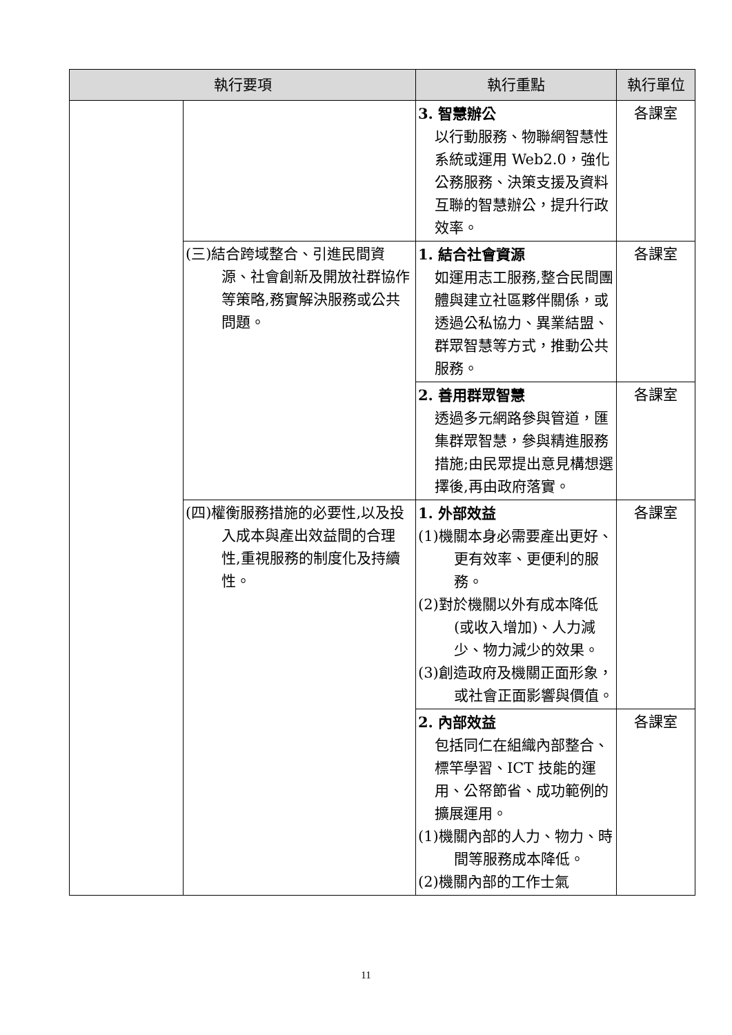| 執行要項 | | 執行重點 | 執行單位 |
| --- | --- | --- | --- |
| | | 3. 智慧辦公 以行動服務、物聯網智慧性系統或運用 Web2.0，強化公務服務、決策支援及資料互聯的智慧辦公，提升行政效率。 | 各課室 |
| | (三)結合跨域整合、引進民間資源、社會創新及開放社群協作等策略,務實解決服務或公共問題。 | 1. 結合社會資源 如運用志工服務,整合民間團體與建立社區夥伴關係，或透過公私協力、異業結盟、群眾智慧等方式，推動公共服務。 | 各課室 |
| | | 2. 善用群眾智慧 透過多元網路參與管道，匯集群眾智慧，參與精進服務措施;由民眾提出意見構想選擇後,再由政府落實。 | 各課室 |
| | (四)權衡服務措施的必要性,以及投入成本與產出效益間的合理性,重視服務的制度化及持續性。 | 1. 外部效益 (1)機關本身必需要產出更好、更有效率、更便利的服務。 (2)對於機關以外有成本降低(或收入增加)、人力減少、物力減少的效果。 (3)創造政府及機關正面形象，或社會正面影響與價值。 | 各課室 |
| | | 2. 內部效益 包括同仁在組織內部整合、標竿學習、ICT 技能的運用、公帑節省、成功範例的擴展運用。 (1)機關內部的人力、物力、時間等服務成本降低。 (2)機關內部的工作士氣 | 各課室 |
11